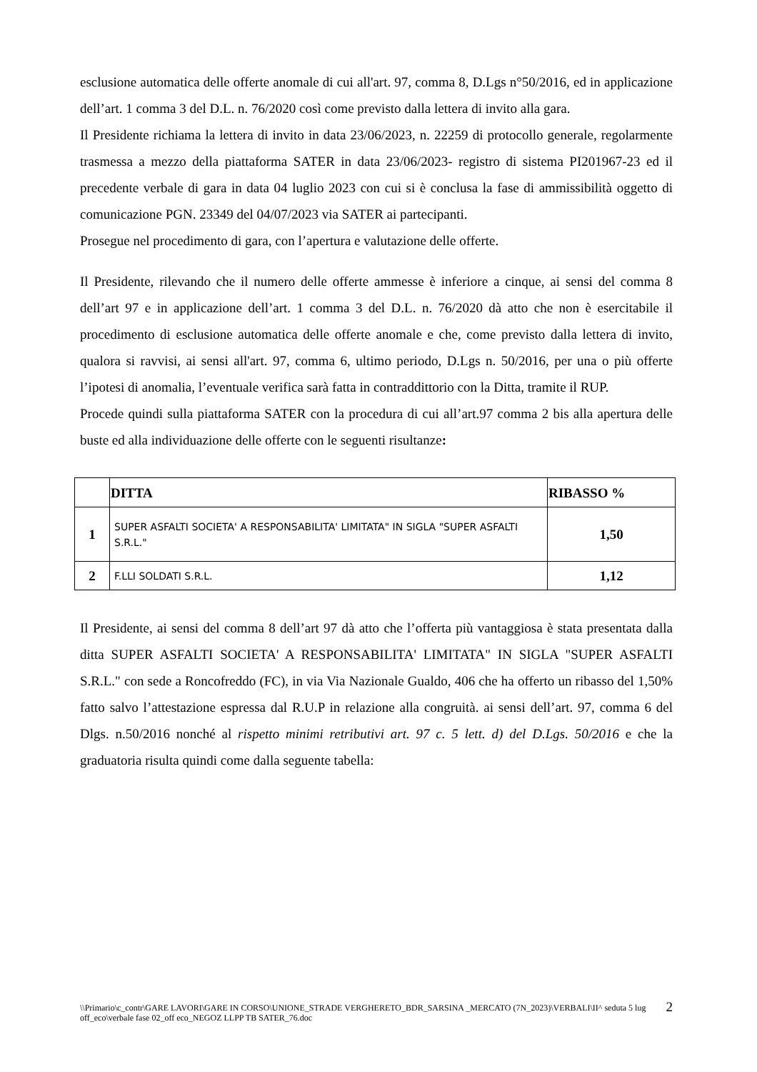esclusione automatica delle offerte anomale di cui all'art. 97, comma 8, D.Lgs n°50/2016, ed in applicazione dell’art. 1 comma 3 del D.L. n. 76/2020 così come previsto dalla lettera di invito alla gara.
Il Presidente richiama la lettera di invito in data 23/06/2023, n. 22259 di protocollo generale, regolarmente trasmessa a mezzo della piattaforma SATER in data 23/06/2023- registro di sistema PI201967-23 ed il precedente verbale di gara in data 04 luglio 2023 con cui si è conclusa la fase di ammissibilità oggetto di comunicazione PGN. 23349 del 04/07/2023 via SATER ai partecipanti.
Prosegue nel procedimento di gara, con l’apertura e valutazione delle offerte.
Il Presidente, rilevando che il numero delle offerte ammesse è inferiore a cinque, ai sensi del comma 8 dell’art 97 e in applicazione dell’art. 1 comma 3 del D.L. n. 76/2020 dà atto che non è esercitabile il procedimento di esclusione automatica delle offerte anomale e che, come previsto dalla lettera di invito, qualora si ravvisi, ai sensi all'art. 97, comma 6, ultimo periodo, D.Lgs n. 50/2016, per una o più offerte l’ipotesi di anomalia, l’eventuale verifica sarà fatta in contraddittorio con la Ditta, tramite il RUP.
Procede quindi sulla piattaforma SATER con la procedura di cui all’art.97 comma 2 bis alla apertura delle buste ed alla individuazione delle offerte con le seguenti risultanze:
| | DITTA | RIBASSO % |
| --- | --- | --- |
| 1 | SUPER ASFALTI SOCIETA' A RESPONSABILITA' LIMITATA" IN SIGLA "SUPER ASFALTI S.R.L." | 1,50 |
| 2 | F.LLI SOLDATI S.R.L. | 1,12 |
Il Presidente, ai sensi del comma 8 dell’art 97 dà atto che l’offerta più vantaggiosa è stata presentata dalla ditta SUPER ASFALTI SOCIETA' A RESPONSABILITA' LIMITATA" IN SIGLA "SUPER ASFALTI S.R.L." con sede a Roncofreddo (FC), in via Via Nazionale Gualdo, 406 che ha offerto un ribasso del 1,50% fatto salvo l’attestazione espressa dal R.U.P in relazione alla congruità. ai sensi dell’art. 97, comma 6 del Dlgs. n.50/2016 nonché al rispetto minimi retributivi art. 97 c. 5 lett. d) del D.Lgs. 50/2016 e che la graduatoria risulta quindi come dalla seguente tabella:
2
\\Primario\c_contr\GARE LAVORI\GARE IN CORSO\UNIONE_STRADE VERGHERETO_BDR_SARSINA _MERCATO (7N_2023)\VERBALI\II^ seduta 5 lug off_eco\verbale fase 02_off eco_NEGOZ LLPP TB SATER_76.doc